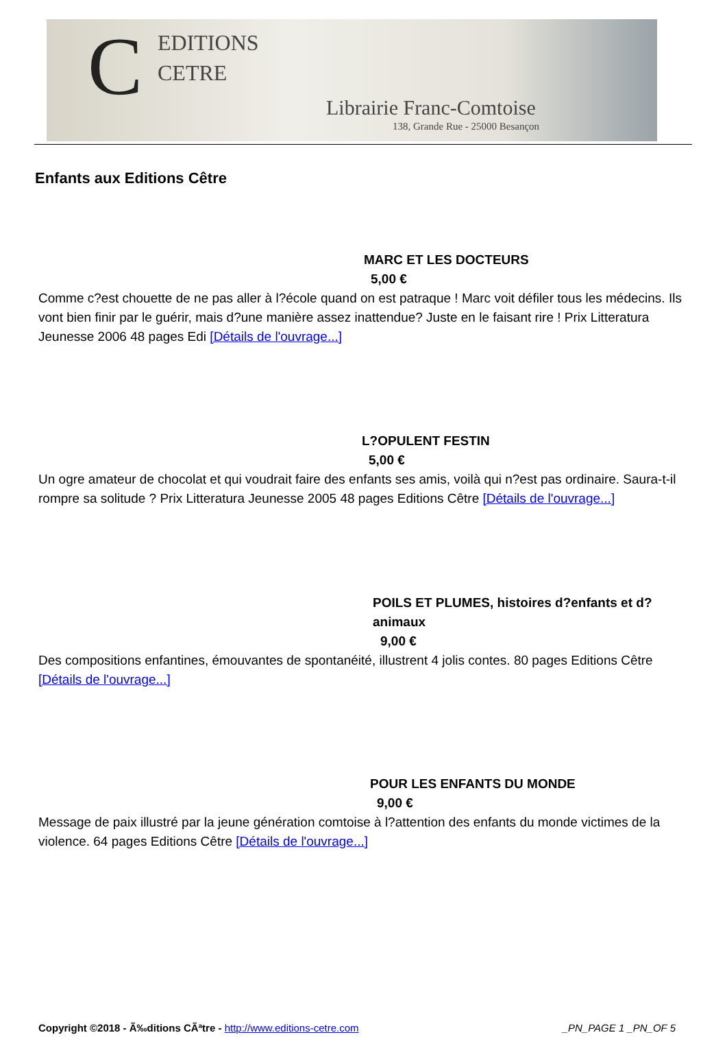C
EDITIONS
CETRE
Librairie Franc-Comtoise
138, Grande Rue - 25000 Besançon
Enfants aux Editions Cêtre
MARC ET LES DOCTEURS
5,00 €
Comme c?est chouette de ne pas aller à l?école quand on est patraque ! Marc voit défiler tous les médecins. Ils vont bien finir par le guérir, mais d?une manière assez inattendue? Juste en le faisant rire ! Prix Litteratura Jeunesse 2006 48 pages Edi [Détails de l'ouvrage...]
L?OPULENT FESTIN
5,00 €
Un ogre amateur de chocolat et qui voudrait faire des enfants ses amis, voilà qui n?est pas ordinaire. Saura-t-il rompre sa solitude ? Prix Litteratura Jeunesse 2005 48 pages Editions Cêtre [Détails de l'ouvrage...]
POILS ET PLUMES, histoires d?enfants et d?animaux
9,00 €
Des compositions enfantines, émouvantes de spontanéité, illustrent 4 jolis contes. 80 pages Editions Cêtre [Détails de l'ouvrage...]
POUR LES ENFANTS DU MONDE
9,00 €
Message de paix illustré par la jeune génération comtoise à l?attention des enfants du monde victimes de la violence. 64 pages Editions Cêtre [Détails de l'ouvrage...]
Copyright ©2018 - Ã‰ditions CÃªtre - http://www.editions-cetre.com _PN_PAGE 1 _PN_OF 5